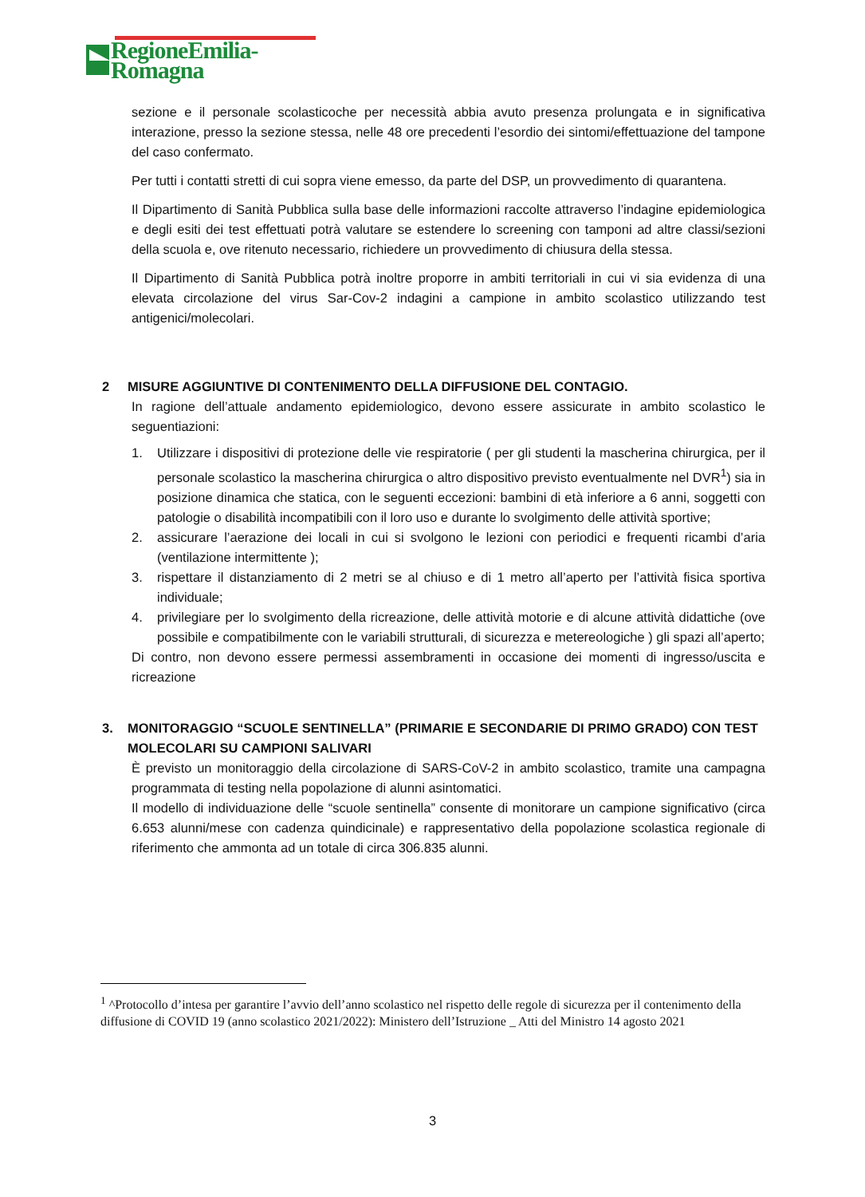RegioneEmilia-Romagna
sezione e il personale scolasticoche per necessità abbia avuto presenza prolungata e in significativa interazione, presso la sezione stessa, nelle 48 ore precedenti l’esordio dei sintomi/effettuazione del tampone del caso confermato.
Per tutti i contatti stretti di cui sopra viene emesso, da parte del DSP, un provvedimento di quarantena.
Il Dipartimento di Sanità Pubblica sulla base delle informazioni raccolte attraverso l’indagine epidemiologica e degli esiti dei test effettuati potrà valutare se estendere lo screening con tamponi ad altre classi/sezioni della scuola e, ove ritenuto necessario, richiedere un provvedimento di chiusura della stessa.
Il Dipartimento di Sanità Pubblica potrà inoltre proporre in ambiti territoriali in cui vi sia evidenza di una elevata circolazione del virus Sar-Cov-2 indagini a campione in ambito scolastico utilizzando test antigenici/molecolari.
2 MISURE AGGIUNTIVE DI CONTENIMENTO DELLA DIFFUSIONE DEL CONTAGIO.
In ragione dell’attuale andamento epidemiologico, devono essere assicurate in ambito scolastico le seguentiazioni:
1. Utilizzare i dispositivi di protezione delle vie respiratorie ( per gli studenti la mascherina chirurgica, per il personale scolastico la mascherina chirurgica o altro dispositivo previsto eventualmente nel DVR<sup>1</sup>) sia in posizione dinamica che statica, con le seguenti eccezioni: bambini di età inferiore a 6 anni, soggetti con patologie o disabilità incompatibili con il loro uso e durante lo svolgimento delle attività sportive;
2. assicurare l’aerazione dei locali in cui si svolgono le lezioni con periodici e frequenti ricambi d’aria (ventilazione intermittente );
3. rispettare il distanziamento di 2 metri se al chiuso e di 1 metro all’aperto per l’attività fisica sportiva individuale;
4. privilegiare per lo svolgimento della ricreazione, delle attività motorie e di alcune attività didattiche (ove possibile e compatibilmente con le variabili strutturali, di sicurezza e metereologiche ) gli spazi all’aperto;
Di contro, non devono essere permessi assembramenti in occasione dei momenti di ingresso/uscita e ricreazione
3. MONITORAGGIO “SCUOLE SENTINELLA” (PRIMARIE E SECONDARIE DI PRIMO GRADO) CON TEST MOLECOLARI SU CAMPIONI SALIVARI
È previsto un monitoraggio della circolazione di SARS-CoV-2 in ambito scolastico, tramite una campagna programmata di testing nella popolazione di alunni asintomatici.
Il modello di individuazione delle “scuole sentinella” consente di monitorare un campione significativo (circa 6.653 alunni/mese con cadenza quindicinale) e rappresentativo della popolazione scolastica regionale di riferimento che ammonta ad un totale di circa 306.835 alunni.
<sup>1</sup> ^Protocollo d’intesa per garantire l’avvio dell’anno scolastico nel rispetto delle regole di sicurezza per il contenimento della diffusione di COVID 19 (anno scolastico 2021/2022): Ministero dell’Istruzione _ Atti del Ministro 14 agosto 2021
3